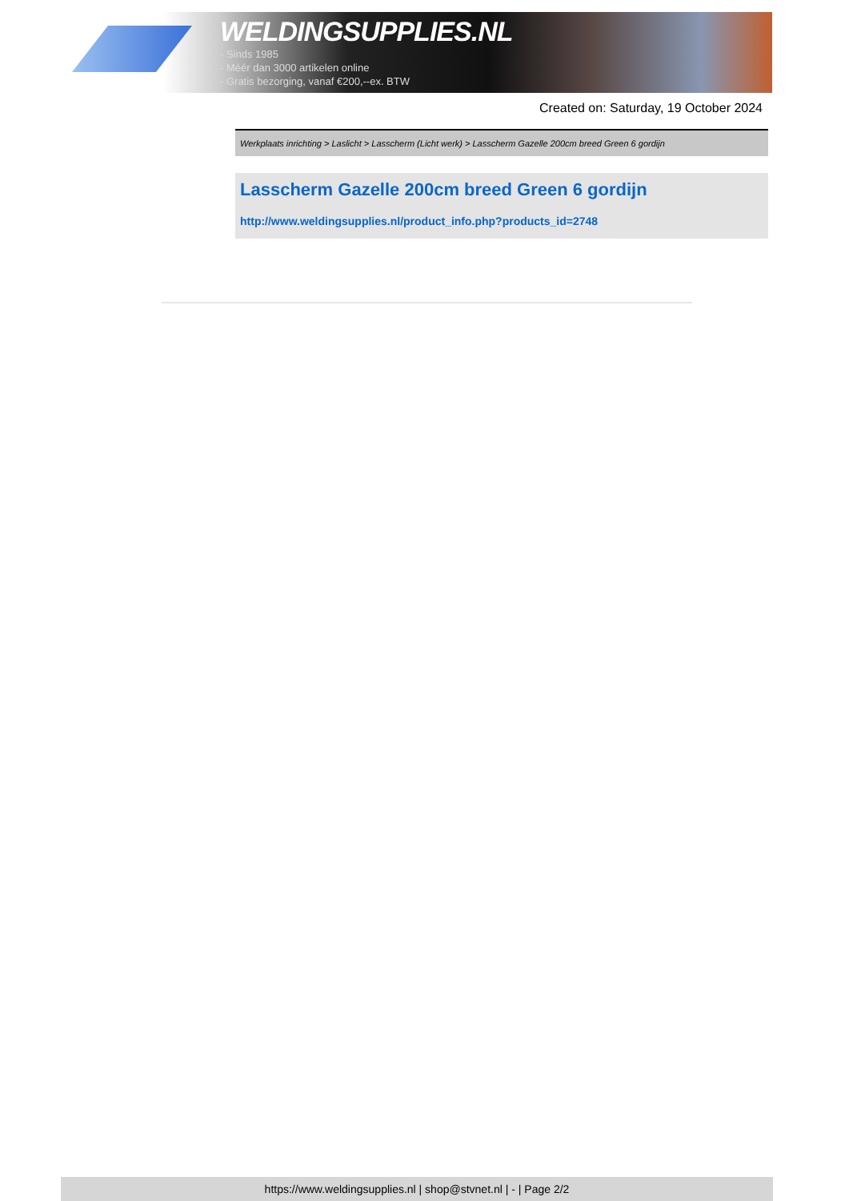WELDINGSUPPLIES.NL
- Sinds 1985
- Méér dan 3000 artikelen online
- Gratis bezorging, vanaf €200,--ex. BTW
Created on: Saturday, 19 October 2024
Werkplaats inrichting > Laslicht > Lasscherm (Licht werk) > Lasscherm Gazelle 200cm breed Green 6 gordijn
Lasscherm Gazelle 200cm breed Green 6 gordijn
http://www.weldingsupplies.nl/product_info.php?products_id=2748
https://www.weldingsupplies.nl | shop@stvnet.nl | - | Page 2/2